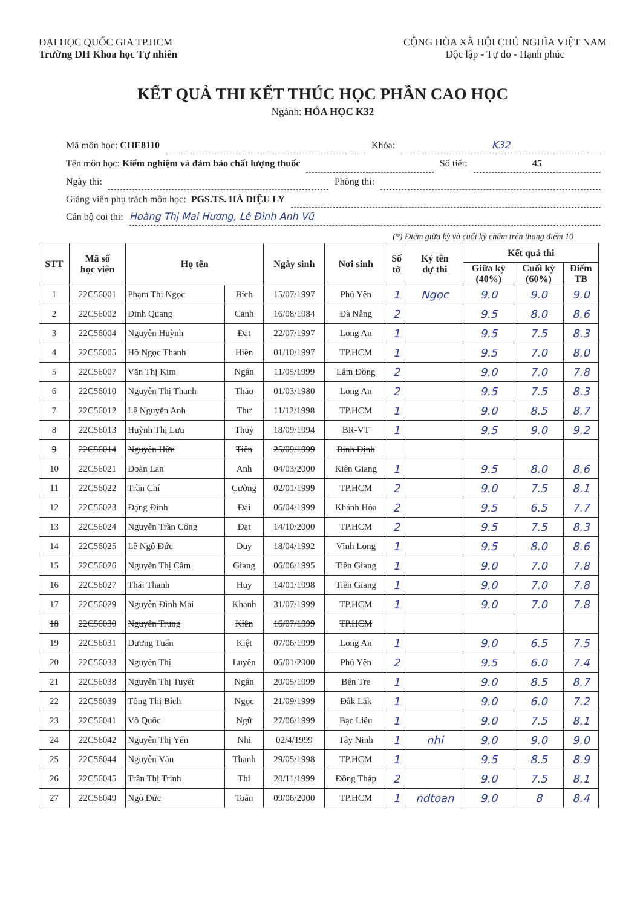ĐẠI HỌC QUỐC GIA TP.HCM
Trường ĐH Khoa học Tự nhiên
CỘNG HÒA XÃ HỘI CHỦ NGHĨA VIỆT NAM
Độc lập - Tự do - Hạnh phúc
KẾT QUẢ THI KẾT THÚC HỌC PHẦN CAO HỌC
Ngành: HÓA HỌC K32
Mã môn học: CHE8110 Khóa: K32
Tên môn học: Kiểm nghiệm và đảm bảo chất lượng thuốc Số tiết: 45
Ngày thi: Phòng thi:
Giảng viên phụ trách môn học: PGS.TS. HÀ DIỆU LY
Cán bộ coi thi: Hoàng Thị Mai Hương, Lê Đình Anh Vũ
(*) Điểm giữa kỳ và cuối kỳ chấm trên thang điểm 10
| STT | Mã số học viên | Họ tên | | Ngày sinh | Nơi sinh | Số tờ | Ký tên dự thi | Kết quả thi | | |
| --- | --- | --- | --- | --- | --- | --- | --- | --- | --- | --- |
| | | | | | | | | Giữa kỳ (40%) | Cuối kỳ (60%) | Điểm TB |
| 1 | 22C56001 | Phạm Thị Ngọc | Bích | 15/07/1997 | Phú Yên | 1 | Ngọc | 9.0 | 9.0 | 9.0 |
| 2 | 22C56002 | Đinh Quang | Cảnh | 16/08/1984 | Đà Nẵng | 2 | | 9.5 | 8.0 | 8.6 |
| 3 | 22C56004 | Nguyễn Huỳnh | Đạt | 22/07/1997 | Long An | 1 | | 9.5 | 7.5 | 8.3 |
| 4 | 22C56005 | Hồ Ngọc Thanh | Hiền | 01/10/1997 | TP.HCM | 1 | | 9.5 | 7.0 | 8.0 |
| 5 | 22C56007 | Văn Thị Kim | Ngân | 11/05/1999 | Lâm Đồng | 2 | | 9.0 | 7.0 | 7.8 |
| 6 | 22C56010 | Nguyễn Thị Thanh | Thảo | 01/03/1980 | Long An | 2 | | 9.5 | 7.5 | 8.3 |
| 7 | 22C56012 | Lê Nguyễn Anh | Thư | 11/12/1998 | TP.HCM | 1 | | 9.0 | 8.5 | 8.7 |
| 8 | 22C56013 | Huỳnh Thị Lưu | Thuỷ | 18/09/1994 | BR-VT | 1 | | 9.5 | 9.0 | 9.2 |
| 9 | 22C56014 | Nguyễn Hữu | Tiến | 25/09/1999 | Bình Định | | | | | |
| 10 | 22C56021 | Đoàn Lan | Anh | 04/03/2000 | Kiên Giang | 1 | | 9.5 | 8.0 | 8.6 |
| 11 | 22C56022 | Trần Chí | Cường | 02/01/1999 | TP.HCM | 2 | | 9.0 | 7.5 | 8.1 |
| 12 | 22C56023 | Đặng Đình | Đại | 06/04/1999 | Khánh Hòa | 2 | | 9.5 | 6.5 | 7.7 |
| 13 | 22C56024 | Nguyễn Trần Công | Đạt | 14/10/2000 | TP.HCM | 2 | | 9.5 | 7.5 | 8.3 |
| 14 | 22C56025 | Lê Ngô Đức | Duy | 18/04/1992 | Vĩnh Long | 1 | | 9.5 | 8.0 | 8.6 |
| 15 | 22C56026 | Nguyễn Thị Cẩm | Giang | 06/06/1995 | Tiền Giang | 1 | | 9.0 | 7.0 | 7.8 |
| 16 | 22C56027 | Thái Thanh | Huy | 14/01/1998 | Tiền Giang | 1 | | 9.0 | 7.0 | 7.8 |
| 17 | 22C56029 | Nguyễn Đình Mai | Khanh | 31/07/1999 | TP.HCM | 1 | | 9.0 | 7.0 | 7.8 |
| 18 | 22C56030 | Nguyễn Trung | Kiên | 16/07/1999 | TP.HCM | | | | | |
| 19 | 22C56031 | Dương Tuấn | Kiệt | 07/06/1999 | Long An | 1 | | 9.0 | 6.5 | 7.5 |
| 20 | 22C56033 | Nguyễn Thị | Luyến | 06/01/2000 | Phú Yên | 2 | | 9.5 | 6.0 | 7.4 |
| 21 | 22C56038 | Nguyễn Thị Tuyết | Ngân | 20/05/1999 | Bến Tre | 1 | | 9.0 | 8.5 | 8.7 |
| 22 | 22C56039 | Tống Thị Bích | Ngọc | 21/09/1999 | Đắk Lắk | 1 | | 9.0 | 6.0 | 7.2 |
| 23 | 22C56041 | Võ Quốc | Ngữ | 27/06/1999 | Bạc Liêu | 1 | | 9.0 | 7.5 | 8.1 |
| 24 | 22C56042 | Nguyễn Thị Yến | Nhi | 02/4/1999 | Tây Ninh | 1 | nhi | 9.0 | 9.0 | 9.0 |
| 25 | 22C56044 | Nguyễn Văn | Thanh | 29/05/1998 | TP.HCM | 1 | | 9.5 | 8.5 | 8.9 |
| 26 | 22C56045 | Trần Thị Trinh | Thi | 20/11/1999 | Đồng Tháp | 2 | | 9.0 | 7.5 | 8.1 |
| 27 | 22C56049 | Ngô Đức | Toàn | 09/06/2000 | TP.HCM | 1 | ndtoan | 9.0 | 8 | 8.4 |